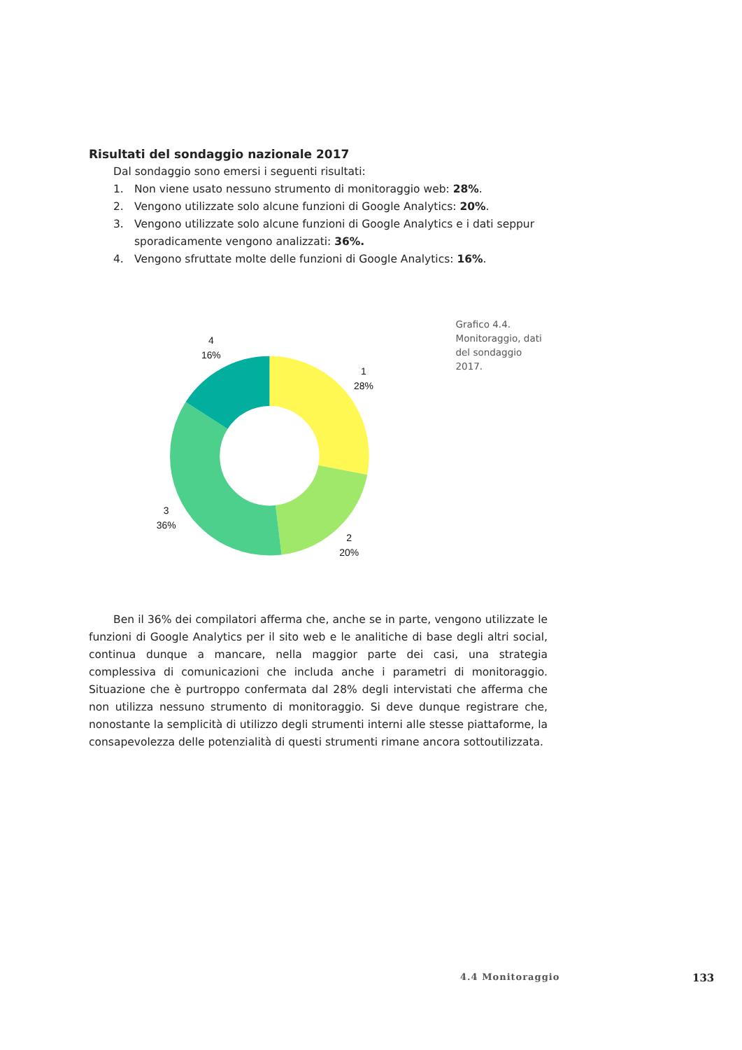Risultati del sondaggio nazionale 2017
Dal sondaggio sono emersi i seguenti risultati:
1. Non viene usato nessuno strumento di monitoraggio web: 28%.
2. Vengono utilizzate solo alcune funzioni di Google Analytics: 20%.
3. Vengono utilizzate solo alcune funzioni di Google Analytics e i dati seppur sporadicamente vengono analizzati: 36%.
4. Vengono sfruttate molte delle funzioni di Google Analytics: 16%.
4
16%
1
28%
3
36%
2
20%
Grafico 4.4. Monitoraggio, dati del sondaggio 2017.
Ben il 36% dei compilatori afferma che, anche se in parte, vengono utilizzate le funzioni di Google Analytics per il sito web e le analitiche di base degli altri social, continua dunque a mancare, nella maggior parte dei casi, una strategia complessiva di comunicazioni che includa anche i parametri di monitoraggio. Situazione che è purtroppo confermata dal 28% degli intervistati che afferma che non utilizza nessuno strumento di monitoraggio. Si deve dunque registrare che, nonostante la semplicità di utilizzo degli strumenti interni alle stesse piattaforme, la consapevolezza delle potenzialità di questi strumenti rimane ancora sottoutilizzata.
4.4 Monitoraggio 133